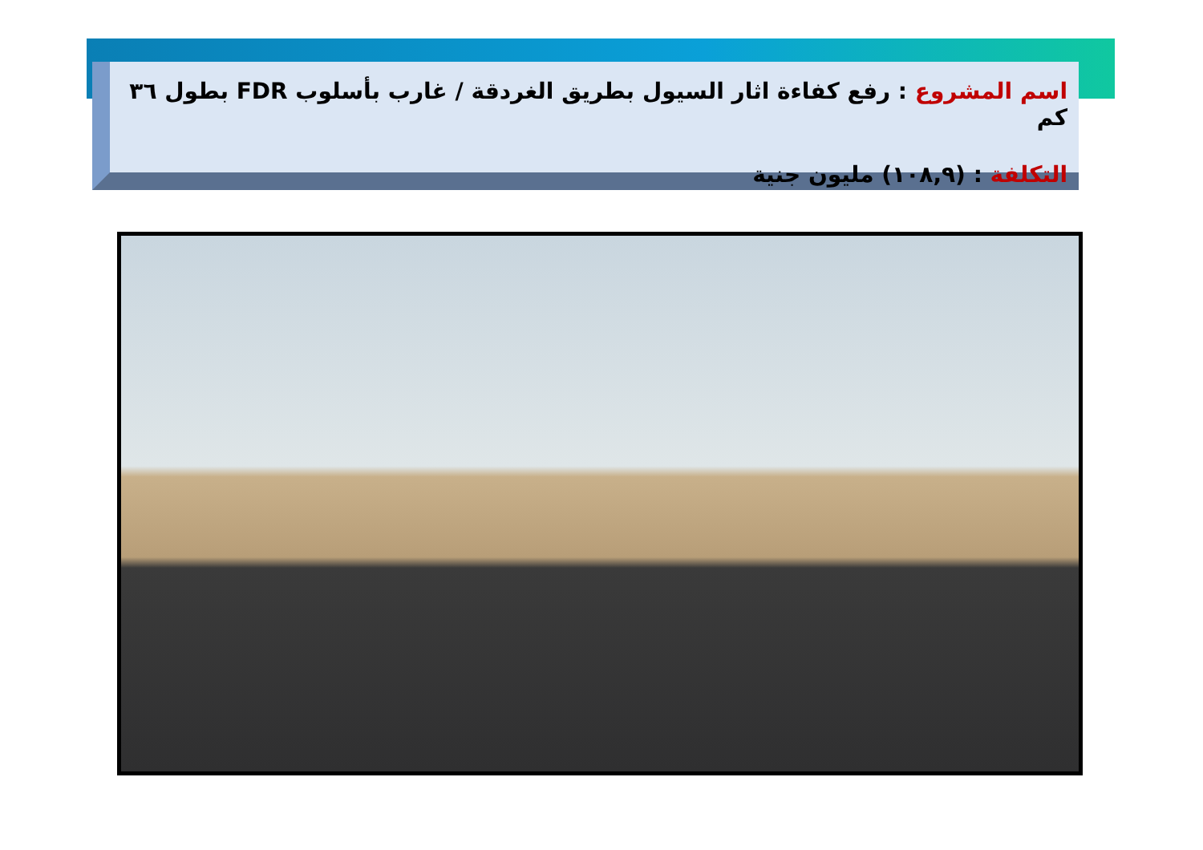اسم المشروع : رفع كفاءة اثار السيول بطريق الغردقة / غارب بأسلوب FDR بطول ٣٦ كم
التكلفة : (١٠٨,٩) مليون جنية